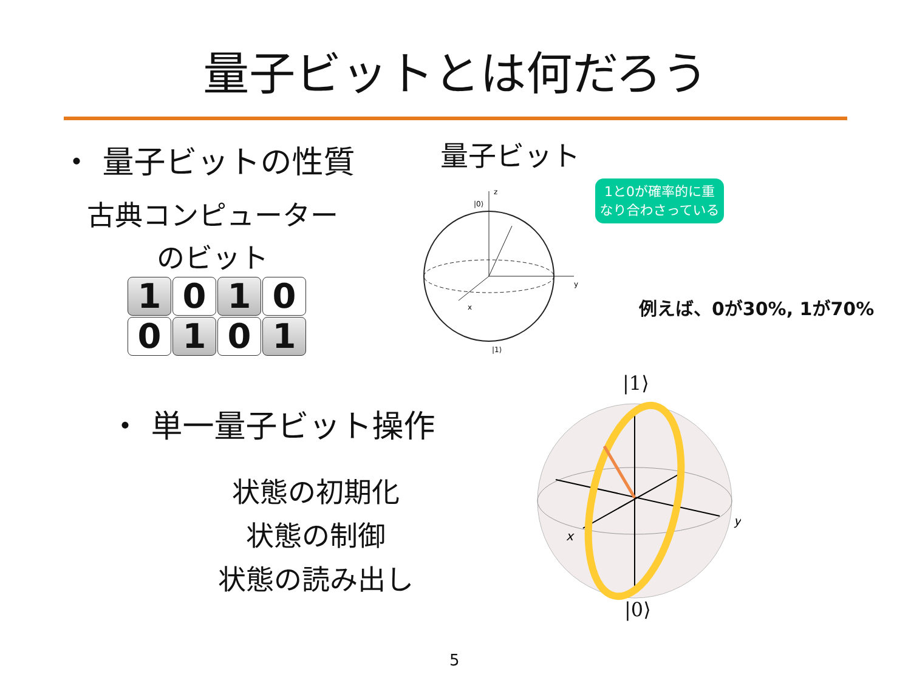量子ビットとは何だろう
・ 量子ビットの性質
古典コンピューター
のビット
1
0
1
0
0
1
0
1
量子ビット
1と0が確率的に重なり合わさっている
|0⟩
|1⟩
y
x
z
例えば、0が30%, 1が70%
・ 単一量子ビット操作
状態の初期化
状態の制御
状態の読み出し
|1⟩
y
x
|0⟩
5